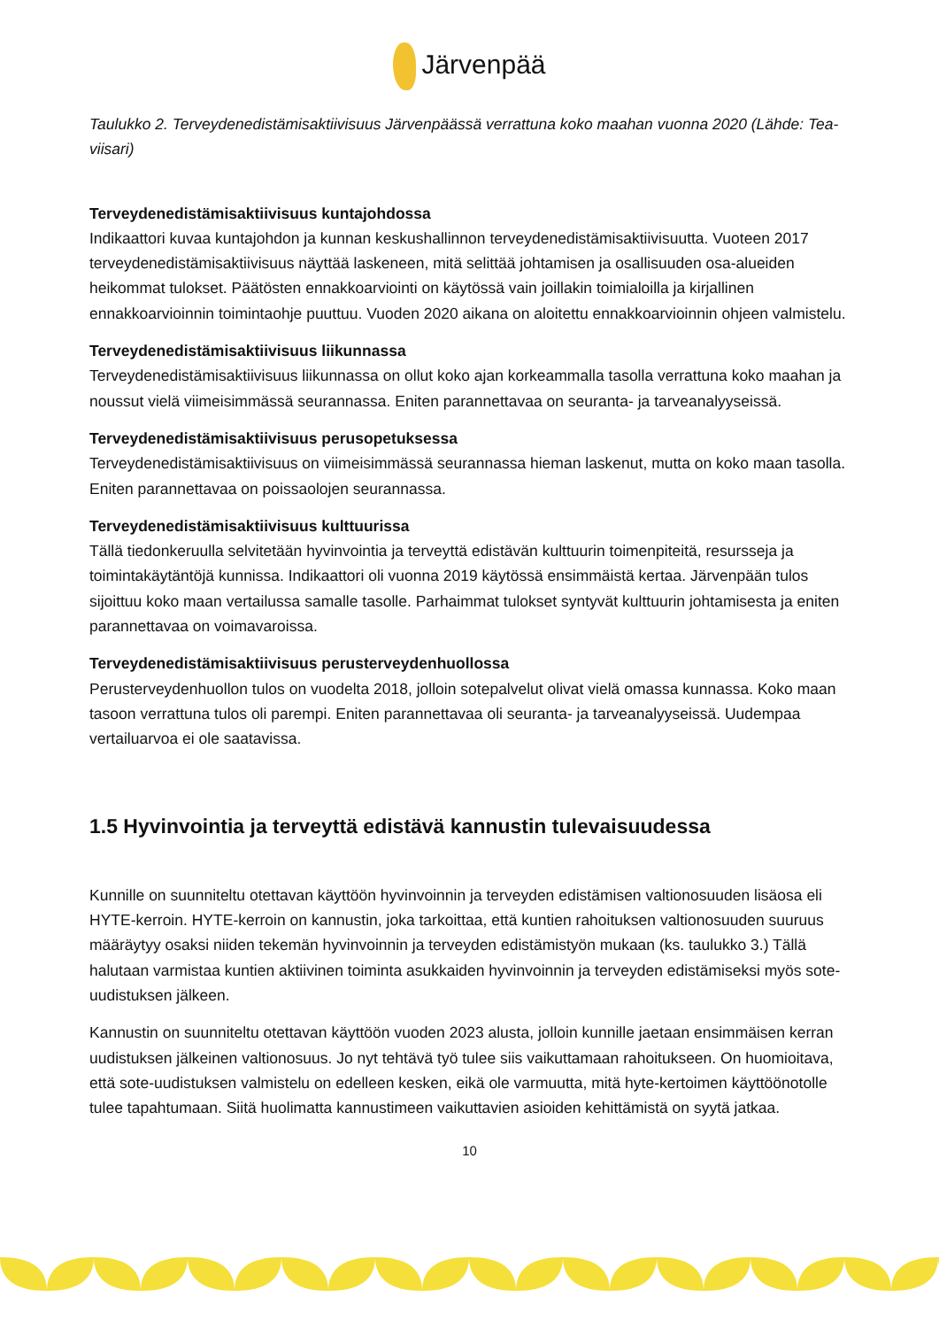Järvenpää
Taulukko 2. Terveydenedistämisaktiivisuus Järvenpäässä verrattuna koko maahan vuonna 2020 (Lähde: Tea-viisari)
Terveydenedistämisaktiivisuus kuntajohdossa
Indikaattori kuvaa kuntajohdon ja kunnan keskushallinnon terveydenedistämisaktiivisuutta. Vuoteen 2017 terveydenedistämisaktiivisuus näyttää laskeneen, mitä selittää johtamisen ja osallisuuden osa-alueiden heikommat tulokset. Päätösten ennakkoarviointi on käytössä vain joillakin toimialoilla ja kirjallinen ennakkoarvioinnin toimintaohje puuttuu. Vuoden 2020 aikana on aloitettu ennakkoarvioinnin ohjeen valmistelu.
Terveydenedistämisaktiivisuus liikunnassa
Terveydenedistämisaktiivisuus liikunnassa on ollut koko ajan korkeammalla tasolla verrattuna koko maahan ja noussut vielä viimeisimmässä seurannassa. Eniten parannettavaa on seuranta- ja tarveanalyyseissä.
Terveydenedistämisaktiivisuus perusopetuksessa
Terveydenedistämisaktiivisuus on viimeisimmässä seurannassa hieman laskenut, mutta on koko maan tasolla. Eniten parannettavaa on poissaolojen seurannassa.
Terveydenedistämisaktiivisuus kulttuurissa
Tällä tiedonkeruulla selvitetään hyvinvointia ja terveyttä edistävän kulttuurin toimenpiteitä, resursseja ja toimintakäytäntöjä kunnissa. Indikaattori oli vuonna 2019 käytössä ensimmäistä kertaa. Järvenpään tulos sijoittuu koko maan vertailussa samalle tasolle. Parhaimmat tulokset syntyvät kulttuurin johtamisesta ja eniten parannettavaa on voimavaroissa.
Terveydenedistämisaktiivisuus perusterveydenhuollossa
Perusterveydenhuollon tulos on vuodelta 2018, jolloin sotepalvelut olivat vielä omassa kunnassa. Koko maan tasoon verrattuna tulos oli parempi. Eniten parannettavaa oli seuranta- ja tarveanalyyseissä. Uudempaa vertailuarvoa ei ole saatavissa.
1.5 Hyvinvointia ja terveyttä edistävä kannustin tulevaisuudessa
Kunnille on suunniteltu otettavan käyttöön hyvinvoinnin ja terveyden edistämisen valtionosuuden lisäosa eli HYTE-kerroin. HYTE-kerroin on kannustin, joka tarkoittaa, että kuntien rahoituksen valtionosuuden suuruus määräytyy osaksi niiden tekemän hyvinvoinnin ja terveyden edistämistyön mukaan (ks. taulukko 3.) Tällä halutaan varmistaa kuntien aktiivinen toiminta asukkaiden hyvinvoinnin ja terveyden edistämiseksi myös sote-uudistuksen jälkeen.
Kannustin on suunniteltu otettavan käyttöön vuoden 2023 alusta, jolloin kunnille jaetaan ensimmäisen kerran uudistuksen jälkeinen valtionosuus. Jo nyt tehtävä työ tulee siis vaikuttamaan rahoitukseen. On huomioitava, että sote-uudistuksen valmistelu on edelleen kesken, eikä ole varmuutta, mitä hyte-kertoimen käyttöönotolle tulee tapahtumaan. Siitä huolimatta kannustimeen vaikuttavien asioiden kehittämistä on syytä jatkaa.
10